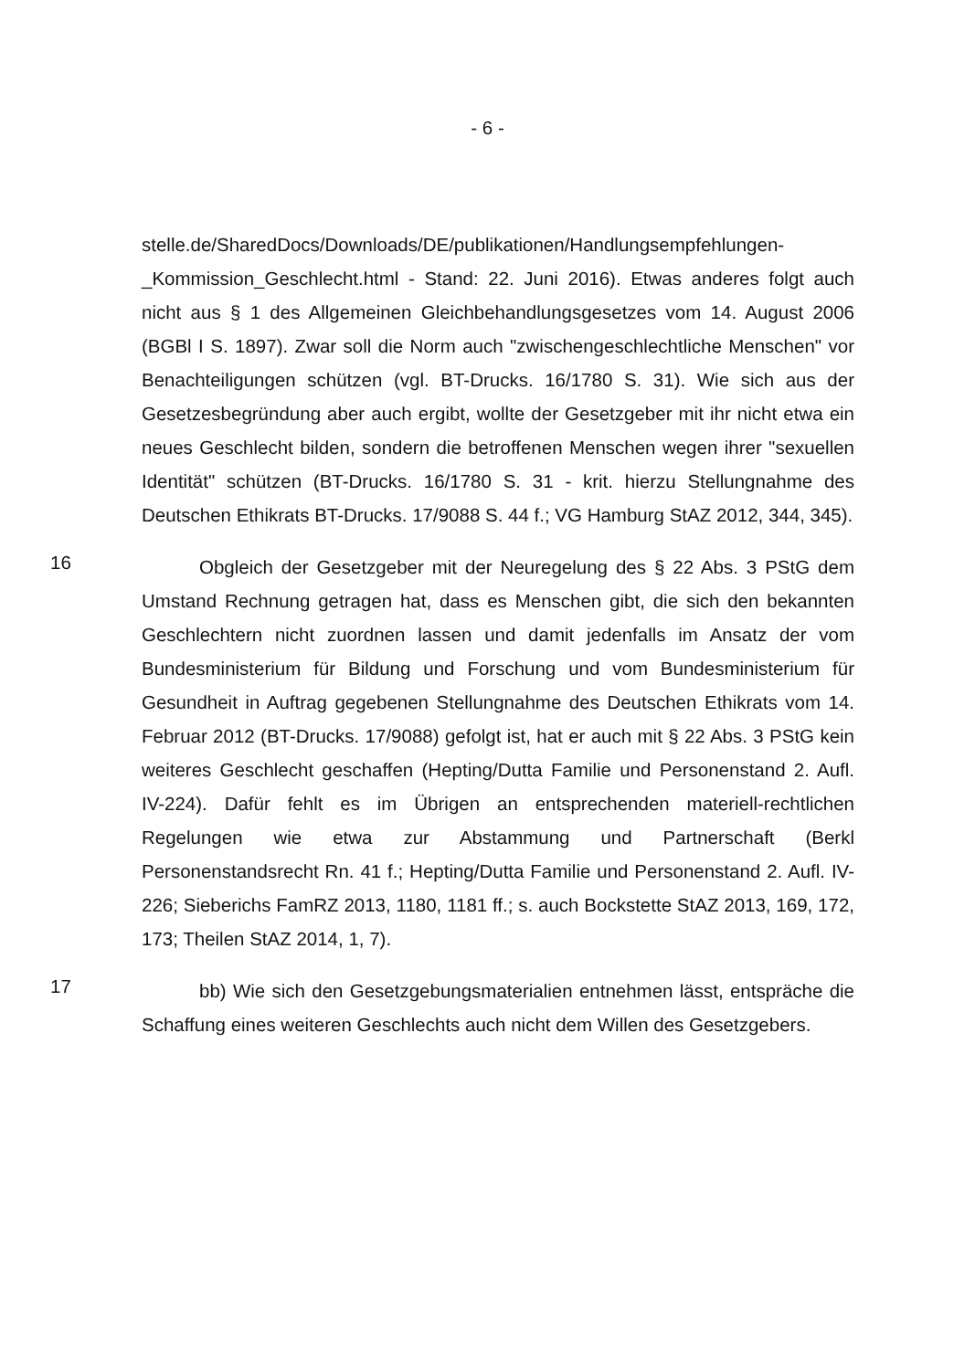- 6 -
stelle.de/SharedDocs/Downloads/DE/publikationen/Handlungsempfehlungen-_Kommission_Geschlecht.html - Stand: 22. Juni 2016). Etwas anderes folgt auch nicht aus § 1 des Allgemeinen Gleichbehandlungsgesetzes vom 14. August 2006 (BGBl I S. 1897). Zwar soll die Norm auch "zwischengeschlechtliche Menschen" vor Benachteiligungen schützen (vgl. BT-Drucks. 16/1780 S. 31). Wie sich aus der Gesetzesbegründung aber auch ergibt, wollte der Gesetzgeber mit ihr nicht etwa ein neues Geschlecht bilden, sondern die betroffenen Menschen wegen ihrer "sexuellen Identität" schützen (BT-Drucks. 16/1780 S. 31 - krit. hierzu Stellungnahme des Deutschen Ethikrats BT-Drucks. 17/9088 S. 44 f.; VG Hamburg StAZ 2012, 344, 345).
16
Obgleich der Gesetzgeber mit der Neuregelung des § 22 Abs. 3 PStG dem Umstand Rechnung getragen hat, dass es Menschen gibt, die sich den bekannten Geschlechtern nicht zuordnen lassen und damit jedenfalls im Ansatz der vom Bundesministerium für Bildung und Forschung und vom Bundesministerium für Gesundheit in Auftrag gegebenen Stellungnahme des Deutschen Ethikrats vom 14. Februar 2012 (BT-Drucks. 17/9088) gefolgt ist, hat er auch mit § 22 Abs. 3 PStG kein weiteres Geschlecht geschaffen (Hepting/Dutta Familie und Personenstand 2. Aufl. IV-224). Dafür fehlt es im Übrigen an entsprechenden materiell-rechtlichen Regelungen wie etwa zur Abstammung und Partnerschaft (Berkl Personenstandsrecht Rn. 41 f.; Hepting/Dutta Familie und Personenstand 2. Aufl. IV-226; Sieberichs FamRZ 2013, 1180, 1181 ff.; s. auch Bockstette StAZ 2013, 169, 172, 173; Theilen StAZ 2014, 1, 7).
17
bb) Wie sich den Gesetzgebungsmaterialien entnehmen lässt, entspräche die Schaffung eines weiteren Geschlechts auch nicht dem Willen des Gesetzgebers.